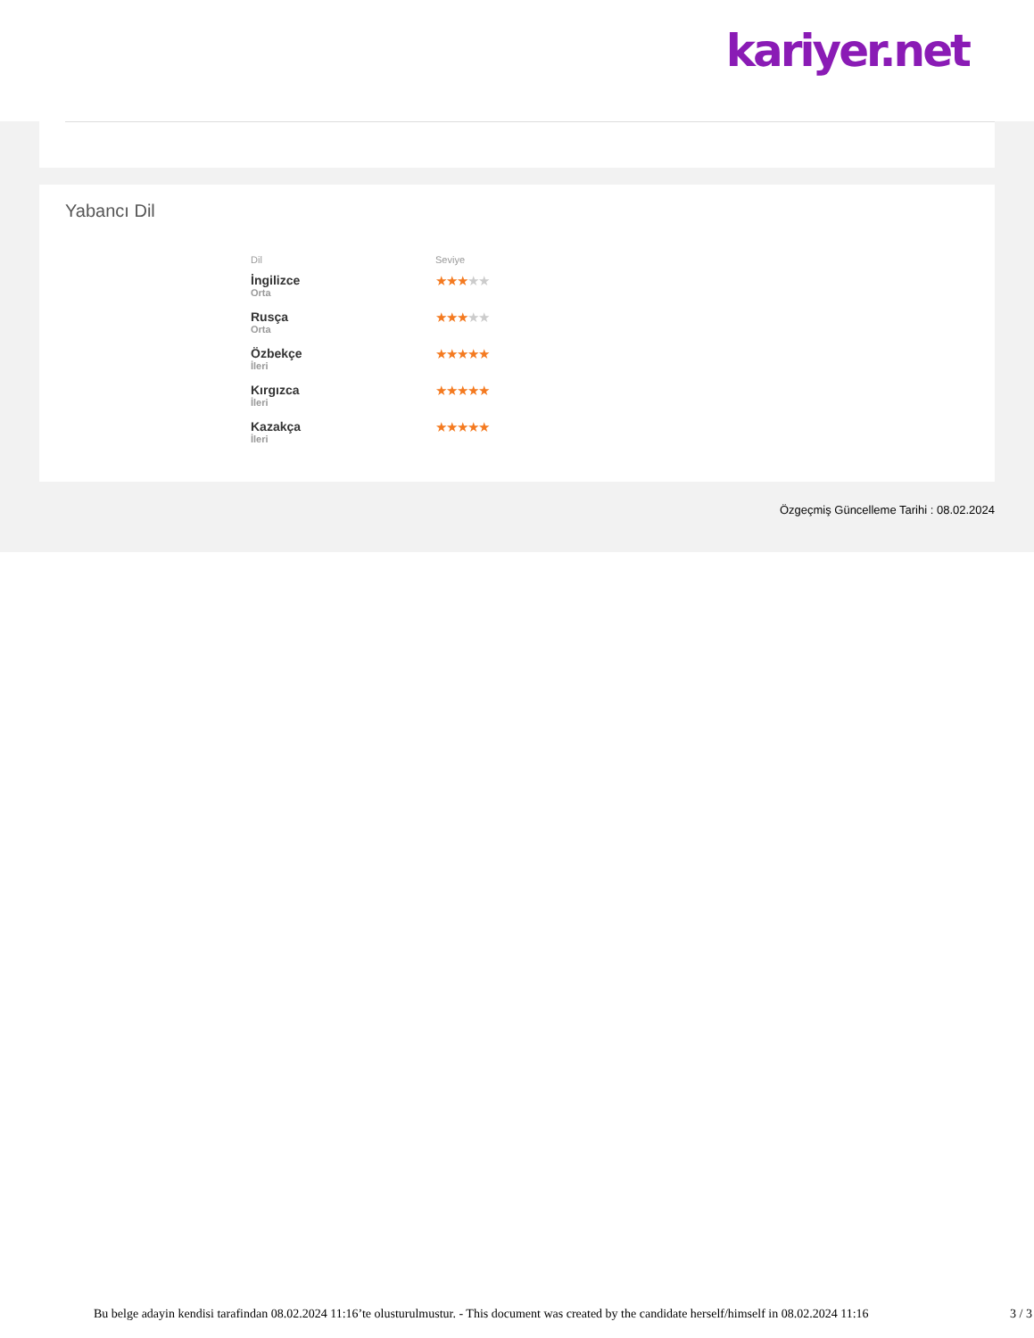kariyer.net
Yabancı Dil
| Dil | Seviye |
| --- | --- |
| İngilizce Orta | ★★★ ★★ |
| Rusça Orta | ★★★ ★★ |
| Özbekçe İleri | ★★★★★ |
| Kırgızca İleri | ★★★★★ |
| Kazakça İleri | ★★★★★ |
Özgeçmiş Güncelleme Tarihi : 08.02.2024
Bu belge adayin kendisi tarafindan 08.02.2024 11:16’te olusturulmustur. - This document was created by the candidate herself/himself in 08.02.2024 11:16 3 / 3